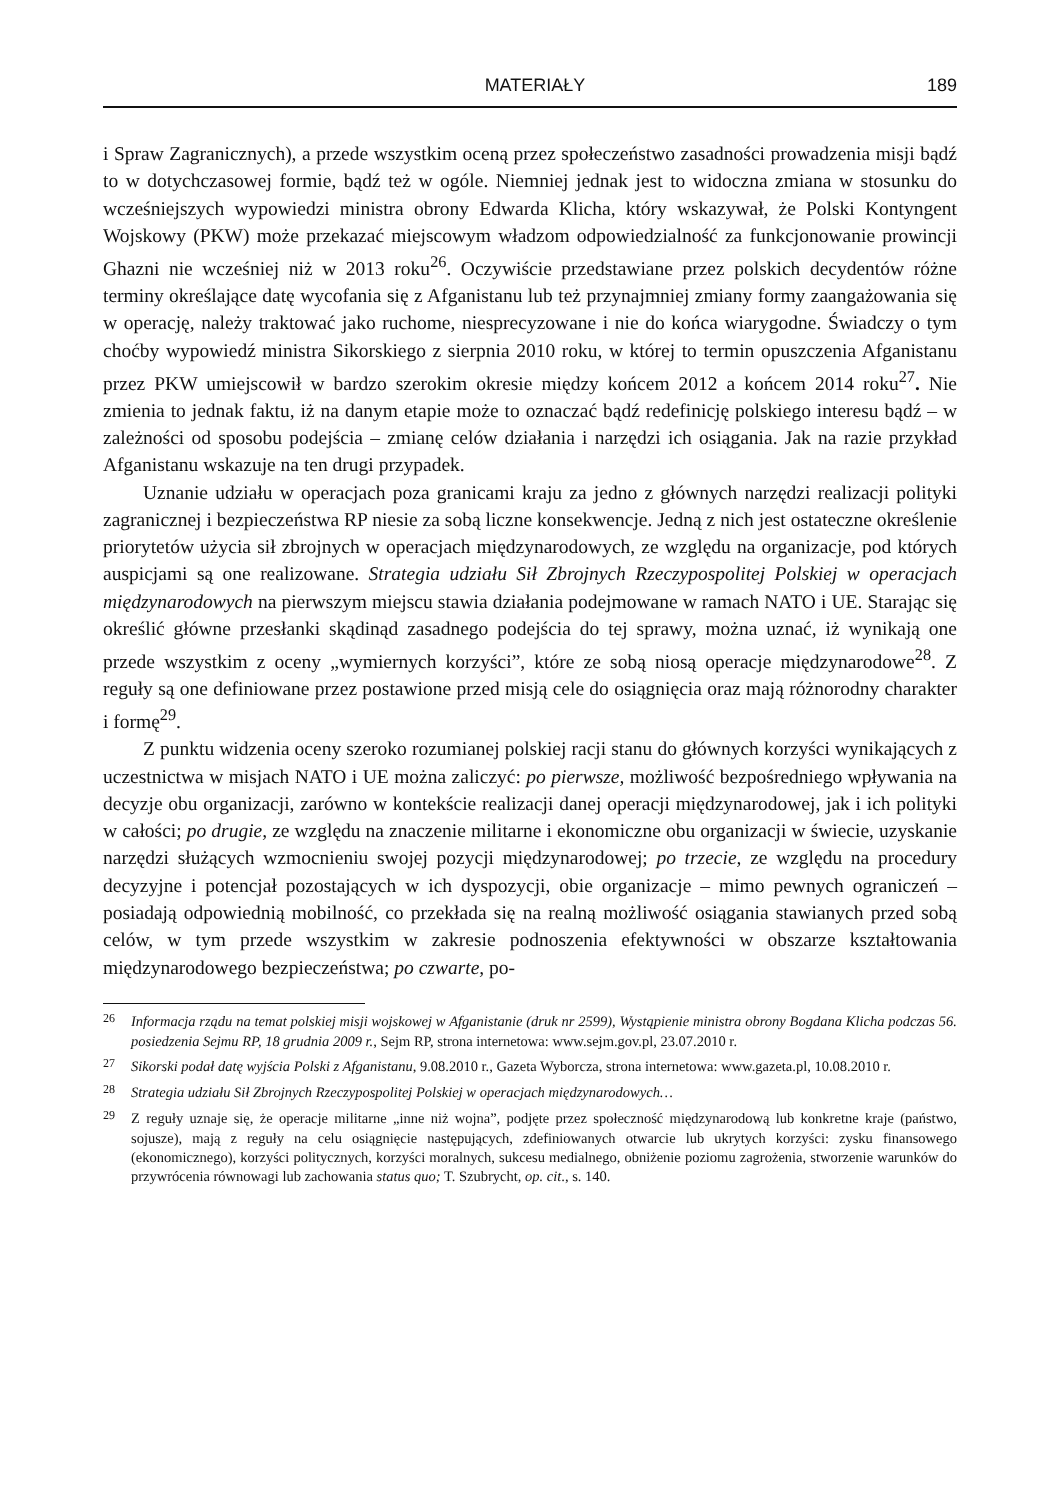MATERIAŁY 189
i Spraw Zagranicznych), a przede wszystkim oceną przez społeczeństwo zasadności prowadzenia misji bądź to w dotychczasowej formie, bądź też w ogóle. Niemniej jednak jest to widoczna zmiana w stosunku do wcześniejszych wypowiedzi ministra obrony Edwarda Klicha, który wskazywał, że Polski Kontyngent Wojskowy (PKW) może przekazać miejscowym władzom odpowiedzialność za funkcjonowanie prowincji Ghazni nie wcześniej niż w 2013 roku<sup>26</sup>. Oczywiście przedstawiane przez polskich decydentów różne terminy określające datę wycofania się z Afganistanu lub też przynajmniej zmiany formy zaangażowania się w operację, należy traktować jako ruchome, niesprecyzowane i nie do końca wiarygodne. Świadczy o tym choćby wypowiedź ministra Sikorskiego z sierpnia 2010 roku, w której to termin opuszczenia Afganistanu przez PKW umiejscowił w bardzo szerokim okresie między końcem 2012 a końcem 2014 roku<sup>27</sup>. Nie zmienia to jednak faktu, iż na danym etapie może to oznaczać bądź redefinicję polskiego interesu bądź – w zależności od sposobu podejścia – zmianę celów działania i narzędzi ich osiągania. Jak na razie przykład Afganistanu wskazuje na ten drugi przypadek.
Uznanie udziału w operacjach poza granicami kraju za jedno z głównych narzędzi realizacji polityki zagranicznej i bezpieczeństwa RP niesie za sobą liczne konsekwencje. Jedną z nich jest ostateczne określenie priorytetów użycia sił zbrojnych w operacjach międzynarodowych, ze względu na organizacje, pod których auspicjami są one realizowane. Strategia udziału Sił Zbrojnych Rzeczypospolitej Polskiej w operacjach międzynarodowych na pierwszym miejscu stawia działania podejmowane w ramach NATO i UE. Starając się określić główne przesłanki skądinąd zasadnego podejścia do tej sprawy, można uznać, iż wynikają one przede wszystkim z oceny „wymiernych korzyści”, które ze sobą niosą operacje międzynarodowe<sup>28</sup>. Z reguły są one definiowane przez postawione przed misją cele do osiągnięcia oraz mają różnorodny charakter i formę<sup>29</sup>.
Z punktu widzenia oceny szeroko rozumianej polskiej racji stanu do głównych korzyści wynikających z uczestnictwa w misjach NATO i UE można zaliczyć: po pierwsze, możliwość bezpośredniego wpływania na decyzje obu organizacji, zarówno w kontekście realizacji danej operacji międzynarodowej, jak i ich polityki w całości; po drugie, ze względu na znaczenie militarne i ekonomiczne obu organizacji w świecie, uzyskanie narzędzi służących wzmocnieniu swojej pozycji międzynarodowej; po trzecie, ze względu na procedury decyzyjne i potencjał pozostających w ich dyspozycji, obie organizacje – mimo pewnych ograniczeń – posiadają odpowiednią mobilność, co przekłada się na realną możliwość osiągania stawianych przed sobą celów, w tym przede wszystkim w zakresie podnoszenia efektywności w obszarze kształtowania międzynarodowego bezpieczeństwa; po czwarte, po-
<sup>26</sup> Informacja rządu na temat polskiej misji wojskowej w Afganistanie (druk nr 2599), Wystąpienie ministra obrony Bogdana Klicha podczas 56. posiedzenia Sejmu RP, 18 grudnia 2009 r., Sejm RP, strona internetowa: www.sejm.gov.pl, 23.07.2010 r.
<sup>27</sup> Sikorski podał datę wyjścia Polski z Afganistanu, 9.08.2010 r., Gazeta Wyborcza, strona internetowa: www.gazeta.pl, 10.08.2010 r.
<sup>28</sup> Strategia udziału Sił Zbrojnych Rzeczypospolitej Polskiej w operacjach międzynarodowych…
<sup>29</sup> Z reguły uznaje się, że operacje militarne „inne niż wojna”, podjęte przez społeczność międzynarodową lub konkretne kraje (państwo, sojusze), mają z reguły na celu osiągnięcie następujących, zdefiniowanych otwarcie lub ukrytych korzyści: zysku finansowego (ekonomicznego), korzyści politycznych, korzyści moralnych, sukcesu medialnego, obniżenie poziomu zagrożenia, stworzenie warunków do przywrócenia równowagi lub zachowania status quo; T. Szubrycht, op. cit., s. 140.